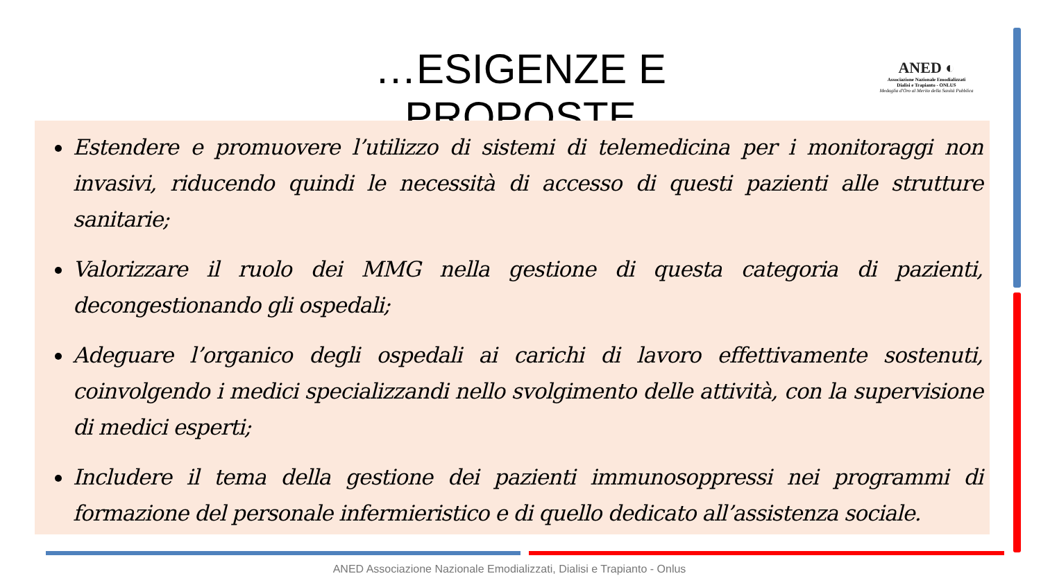…ESIGENZE E PROPOSTE
ANED ◐
Associazione Nazionale Emodializzati
Dialisi e Trapianto - ONLUS
Medaglia d'Oro al Merito della Sanità Pubblica
Estendere e promuovere l’utilizzo di sistemi di telemedicina per i monitoraggi non invasivi, riducendo quindi le necessità di accesso di questi pazienti alle strutture sanitarie;
Valorizzare il ruolo dei MMG nella gestione di questa categoria di pazienti, decongestionando gli ospedali;
Adeguare l’organico degli ospedali ai carichi di lavoro effettivamente sostenuti, coinvolgendo i medici specializzandi nello svolgimento delle attività, con la supervisione di medici esperti;
Includere il tema della gestione dei pazienti immunosoppressi nei programmi di formazione del personale infermieristico e di quello dedicato all’assistenza sociale.
ANED Associazione Nazionale Emodializzati, Dialisi e Trapianto - Onlus